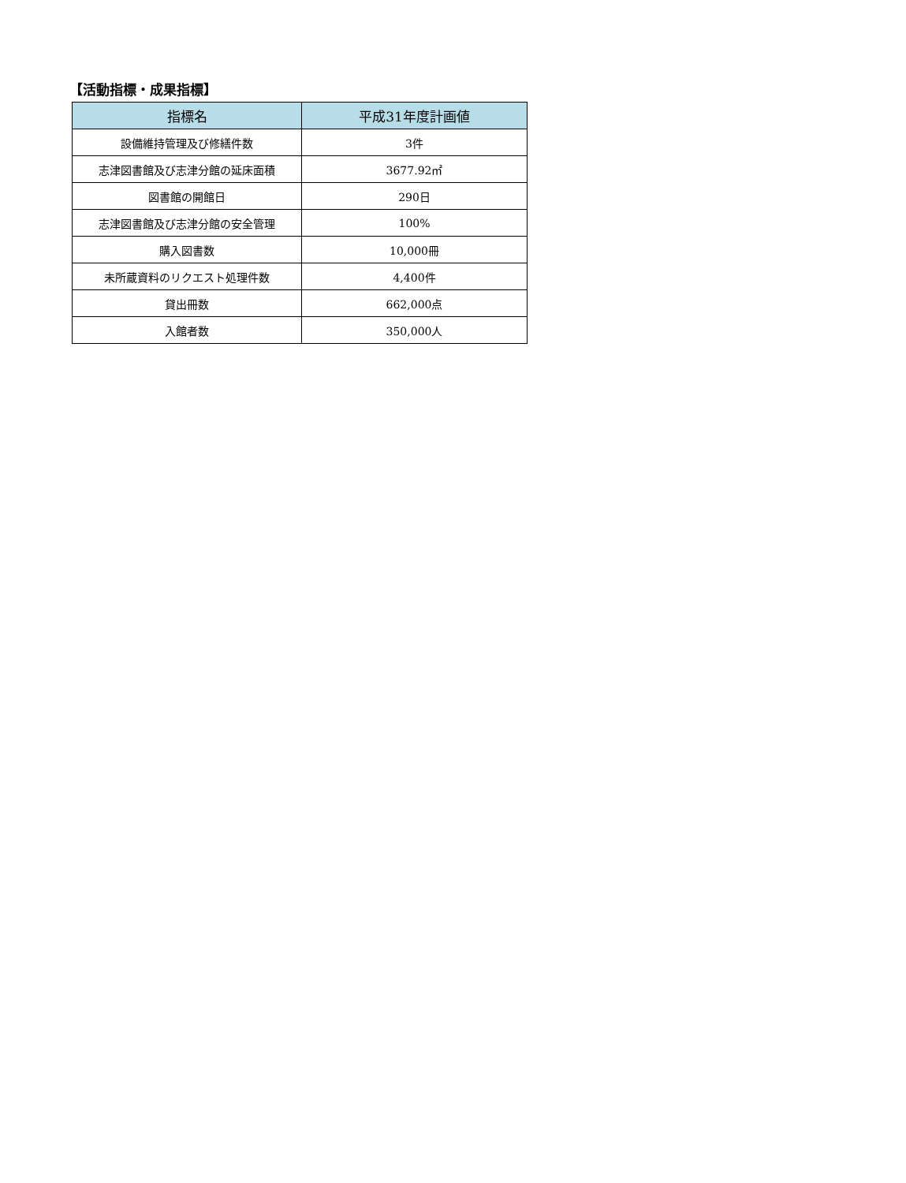【活動指標・成果指標】
| 指標名 | 平成31年度計画値 |
| --- | --- |
| 設備維持管理及び修繕件数 | 3件 |
| 志津図書館及び志津分館の延床面積 | 3677.92㎡ |
| 図書館の開館日 | 290日 |
| 志津図書館及び志津分館の安全管理 | 100% |
| 購入図書数 | 10,000冊 |
| 未所蔵資料のリクエスト処理件数 | 4,400件 |
| 貸出冊数 | 662,000点 |
| 入館者数 | 350,000人 |